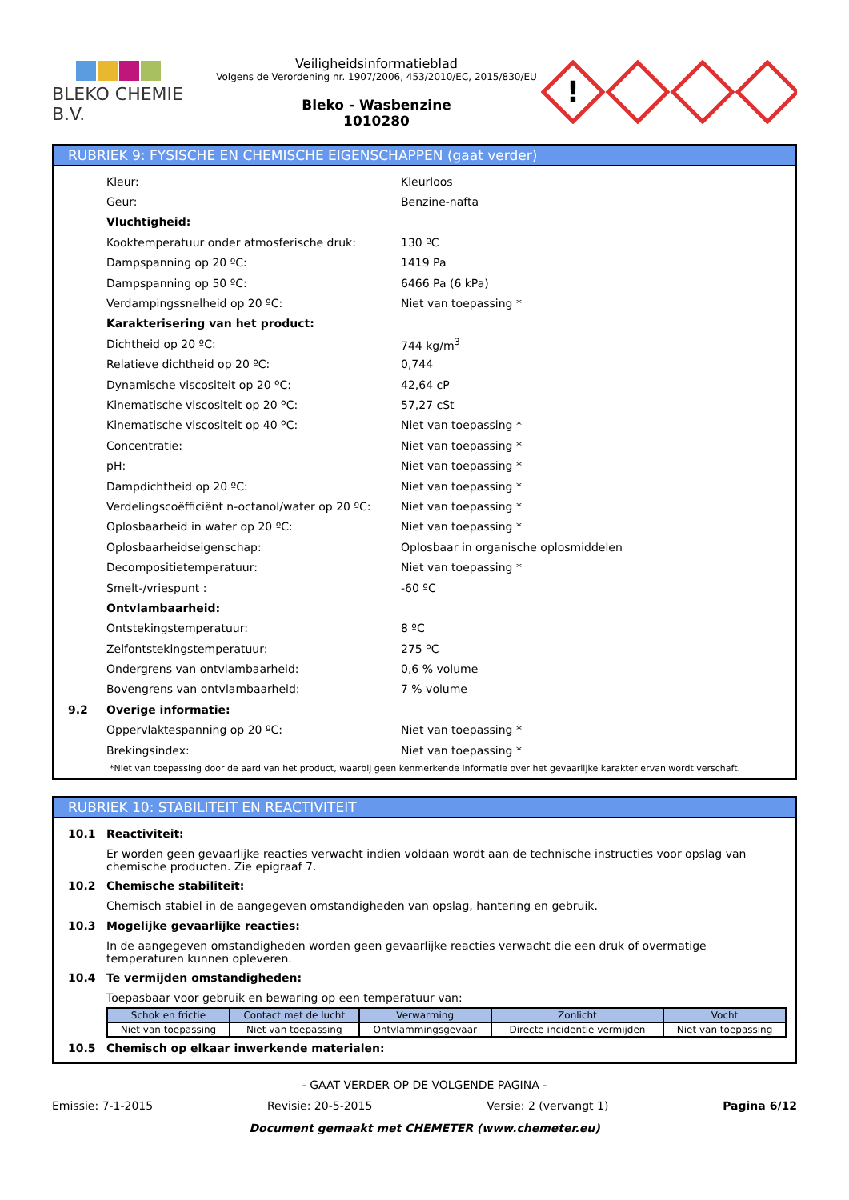BLEKO CHEMIE B.V.
Veiligheidsinformatieblad
Volgens de Verordening nr. 1907/2006, 453/2010/EC, 2015/830/EU
Bleko - Wasbenzine
1010280
!
RUBRIEK 9: FYSISCHE EN CHEMISCHE EIGENSCHAPPEN (gaat verder)
Kleur: Kleurloos
Geur: Benzine-nafta
Vluchtigheid:
Kooktemperatuur onder atmosferische druk: 130 ºC
Dampspanning op 20 ºC: 1419 Pa
Dampspanning op 50 ºC: 6466 Pa (6 kPa)
Verdampingssnelheid op 20 ºC: Niet van toepassing *
Karakterisering van het product:
Dichtheid op 20 ºC: 744 kg/m<sup>3</sup>
Relatieve dichtheid op 20 ºC: 0,744
Dynamische viscositeit op 20 ºC: 42,64 cP
Kinematische viscositeit op 20 ºC: 57,27 cSt
Kinematische viscositeit op 40 ºC: Niet van toepassing *
Concentratie: Niet van toepassing *
pH: Niet van toepassing *
Dampdichtheid op 20 ºC: Niet van toepassing *
Verdelingscoëfficiënt n-octanol/water op 20 ºC: Niet van toepassing *
Oplosbaarheid in water op 20 ºC: Niet van toepassing *
Oplosbaarheidseigenschap: Oplosbaar in organische oplosmiddelen
Decompositietemperatuur: Niet van toepassing *
Smelt-/vriespunt : -60 ºC
Ontvlambaarheid:
Ontstekingstemperatuur: 8 ºC
Zelfontstekingstemperatuur: 275 ºC
Ondergrens van ontvlambaarheid: 0,6 % volume
Bovengrens van ontvlambaarheid: 7 % volume
9.2 Overige informatie:
Oppervlaktespanning op 20 ºC: Niet van toepassing *
Brekingsindex: Niet van toepassing *
*Niet van toepassing door de aard van het product, waarbij geen kenmerkende informatie over het gevaarlijke karakter ervan wordt verschaft.
RUBRIEK 10: STABILITEIT EN REACTIVITEIT
10.1 Reactiviteit:
Er worden geen gevaarlijke reacties verwacht indien voldaan wordt aan de technische instructies voor opslag van chemische producten. Zie epigraaf 7.
10.2 Chemische stabiliteit:
Chemisch stabiel in de aangegeven omstandigheden van opslag, hantering en gebruik.
10.3 Mogelijke gevaarlijke reacties:
In de aangegeven omstandigheden worden geen gevaarlijke reacties verwacht die een druk of overmatige temperaturen kunnen opleveren.
10.4 Te vermijden omstandigheden:
Toepasbaar voor gebruik en bewaring op een temperatuur van:
| Schok en frictie | Contact met de lucht | Verwarming | Zonlicht | Vocht |
| --- | --- | --- | --- | --- |
| Niet van toepassing | Niet van toepassing | Ontvlammingsgevaar | Directe incidentie vermijden | Niet van toepassing |
10.5 Chemisch op elkaar inwerkende materialen:
- GAAT VERDER OP DE VOLGENDE PAGINA -
Emissie: 7-1-2015 Revisie: 20-5-2015 Versie: 2 (vervangt 1) Pagina 6/12
Document gemaakt met CHEMETER (www.chemeter.eu)